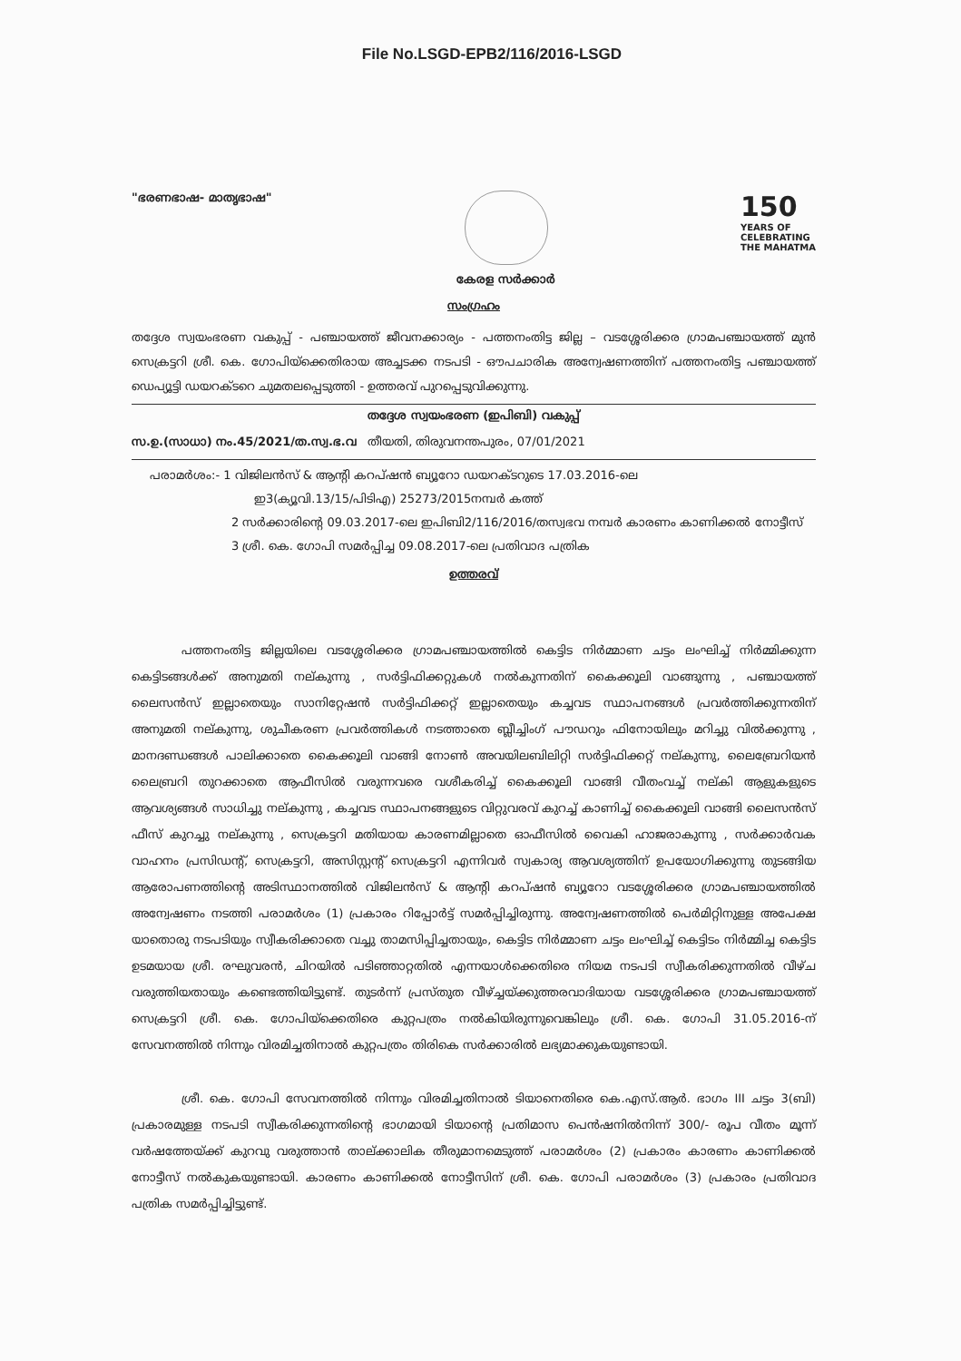File No.LSGD-EPB2/116/2016-LSGD
"ഭരണഭാഷ- മാതൃഭാഷ"
കേരള സർക്കാർ
150
YEARS OF
CELEBRATING
THE MAHATMA
സംഗ്രഹം
തദ്ദേശ സ്വയംഭരണ വകുപ്പ് - പഞ്ചായത്ത് ജീവനക്കാര്യം - പത്തനംതിട്ട ജില്ല – വടശ്ശേരിക്കര ഗ്രാമപഞ്ചായത്ത് മുൻ സെക്രട്ടറി ശ്രീ. കെ. ഗോപിയ്ക്കെതിരായ അച്ചടക്ക നടപടി - ഔപചാരിക അന്വേഷണത്തിന് പത്തനംതിട്ട പഞ്ചായത്ത് ഡെപ്യൂട്ടി ഡയറക്ടറെ ചുമതലപ്പെടുത്തി - ഉത്തരവ് പുറപ്പെടുവിക്കുന്നു.
തദ്ദേശ സ്വയംഭരണ (ഇപിബി) വകുപ്പ്
സ.ഉ.(സാധാ) നം.45/2021/ത.സ്വ.ഭ.വ തീയതി, തിരുവനന്തപുരം, 07/01/2021
പരാമർശം:- 1 വിജിലൻസ് & ആന്റി കറപ്ഷൻ ബ്യൂറോ ഡയറക്ടറുടെ 17.03.2016-ലെ
ഇ3(ക്യൂവി.13/15/പിടിഎ) 25273/2015നമ്പർ കത്ത്
2 സർക്കാരിന്റെ 09.03.2017-ലെ ഇപിബി2/116/2016/തസ്വഭവ നമ്പർ കാരണം കാണിക്കൽ നോട്ടീസ്
3 ശ്രീ. കെ. ഗോപി സമർപ്പിച്ച 09.08.2017-ലെ പ്രതിവാദ പത്രിക
ഉത്തരവ്
പത്തനംതിട്ട ജില്ലയിലെ വടശ്ശേരിക്കര ഗ്രാമപഞ്ചായത്തിൽ കെട്ടിട നിർമ്മാണ ചട്ടം ലംഘിച്ച് നിർമ്മിക്കുന്ന കെട്ടിടങ്ങൾക്ക് അനുമതി നല്കുന്നു , സർട്ടിഫിക്കറ്റുകൾ നൽകുന്നതിന് കൈക്കൂലി വാങ്ങുന്നു , പഞ്ചായത്ത് ലൈസൻസ് ഇല്ലാതെയും സാനിറ്റേഷൻ സർട്ടിഫിക്കറ്റ് ഇല്ലാതെയും കച്ചവട സ്ഥാപനങ്ങൾ പ്രവർത്തിക്കുന്നതിന് അനുമതി നല്കുന്നു, ശുചീകരണ പ്രവർത്തികൾ നടത്താതെ ബ്ലീച്ചിംഗ് പൗഡറും ഫിനോയിലും മറിച്ചു വിൽക്കുന്നു , മാനദണ്ഡങ്ങൾ പാലിക്കാതെ കൈക്കൂലി വാങ്ങി നോൺ അവയിലബിലിറ്റി സർട്ടിഫിക്കറ്റ് നല്കുന്നു, ലൈബ്രേറിയൻ ലൈബ്രറി തുറക്കാതെ ആഫീസിൽ വരുന്നവരെ വശീകരിച്ച് കൈക്കൂലി വാങ്ങി വീതംവച്ച് നല്കി ആളുകളുടെ ആവശ്യങ്ങൾ സാധിച്ചു നല്കുന്നു , കച്ചവട സ്ഥാപനങ്ങളുടെ വിറ്റുവരവ് കുറച്ച് കാണിച്ച് കൈക്കൂലി വാങ്ങി ലൈസൻസ് ഫീസ് കുറച്ചു നല്കുന്നു , സെക്രട്ടറി മതിയായ കാരണമില്ലാതെ ഓഫീസിൽ വൈകി ഹാജരാകുന്നു , സർക്കാർവക വാഹനം പ്രസിഡന്റ്, സെക്രട്ടറി, അസിസ്റ്റന്റ് സെക്രട്ടറി എന്നിവർ സ്വകാര്യ ആവശ്യത്തിന് ഉപയോഗിക്കുന്നു തുടങ്ങിയ ആരോപണത്തിന്റെ അടിസ്ഥാനത്തിൽ വിജിലൻസ് & ആന്റി കറപ്ഷൻ ബ്യൂറോ വടശ്ശേരിക്കര ഗ്രാമപഞ്ചായത്തിൽ അന്വേഷണം നടത്തി പരാമർശം (1) പ്രകാരം റിപ്പോർട്ട് സമർപ്പിച്ചിരുന്നു. അന്വേഷണത്തിൽ പെർമിറ്റിനുള്ള അപേക്ഷ യാതൊരു നടപടിയും സ്വീകരിക്കാതെ വച്ചു താമസിപ്പിച്ചതായും, കെട്ടിട നിർമ്മാണ ചട്ടം ലംഘിച്ച് കെട്ടിടം നിർമ്മിച്ച കെട്ടിട ഉടമയായ ശ്രീ. രഘുവരൻ, ചിറയിൽ പടിഞ്ഞാറ്റതിൽ എന്നയാൾക്കെതിരെ നിയമ നടപടി സ്വീകരിക്കുന്നതിൽ വീഴ്ച വരുത്തിയതായും കണ്ടെത്തിയിട്ടുണ്ട്. തുടർന്ന് പ്രസ്തുത വീഴ്ച്ചയ്ക്കുത്തരവാദിയായ വടശ്ശേരിക്കര ഗ്രാമപഞ്ചായത്ത് സെക്രട്ടറി ശ്രീ. കെ. ഗോപിയ്ക്കെതിരെ കുറ്റപത്രം നൽകിയിരുന്നുവെങ്കിലും ശ്രീ. കെ. ഗോപി 31.05.2016-ന് സേവനത്തിൽ നിന്നും വിരമിച്ചതിനാൽ കുറ്റപത്രം തിരികെ സർക്കാരിൽ ലഭ്യമാക്കുകയുണ്ടായി.
ശ്രീ. കെ. ഗോപി സേവനത്തിൽ നിന്നും വിരമിച്ചതിനാൽ ടിയാനെതിരെ കെ.എസ്.ആർ. ഭാഗം III ചട്ടം 3(ബി) പ്രകാരമുള്ള നടപടി സ്വീകരിക്കുന്നതിന്റെ ഭാഗമായി ടിയാന്റെ പ്രതിമാസ പെൻഷനിൽനിന്ന് 300/- രൂപ വീതം മൂന്ന് വർഷത്തേയ്ക്ക് കുറവു വരുത്താൻ താല്ക്കാലിക തീരുമാനമെടുത്ത് പരാമർശം (2) പ്രകാരം കാരണം കാണിക്കൽ നോട്ടീസ് നൽകുകയുണ്ടായി. കാരണം കാണിക്കൽ നോട്ടീസിന് ശ്രീ. കെ. ഗോപി പരാമർശം (3) പ്രകാരം പ്രതിവാദ പത്രിക സമർപ്പിച്ചിട്ടുണ്ട്.